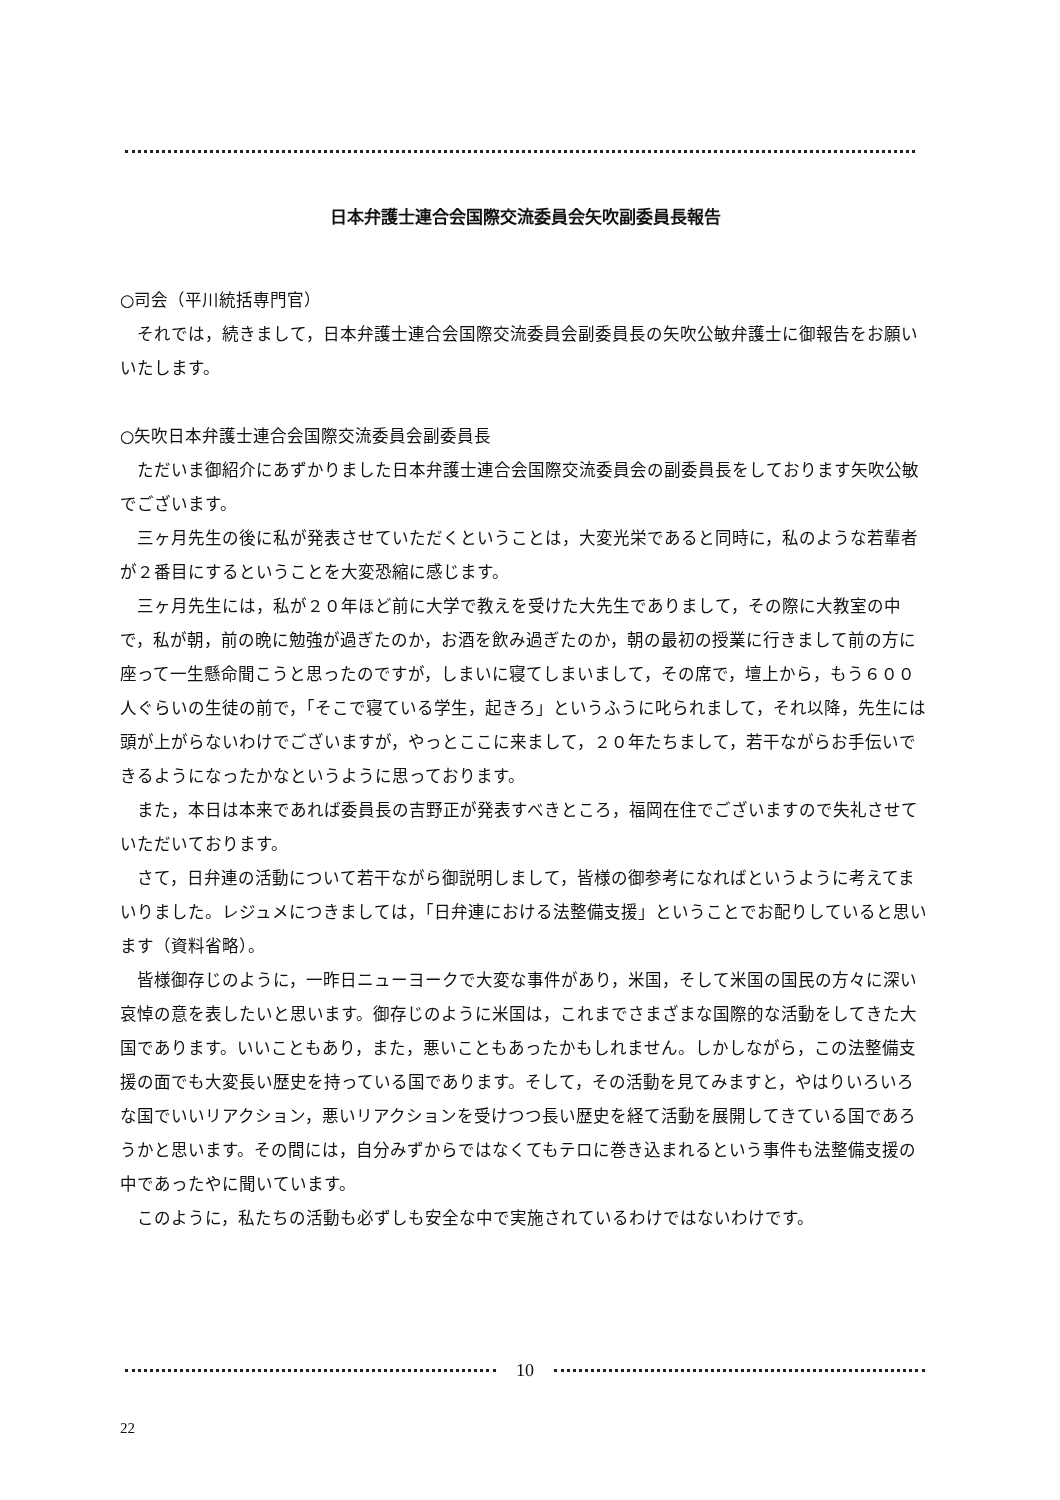日本弁護士連合会国際交流委員会矢吹副委員長報告
○司会（平川統括専門官）
それでは，続きまして，日本弁護士連合会国際交流委員会副委員長の矢吹公敏弁護士に御報告をお願いいたします。
○矢吹日本弁護士連合会国際交流委員会副委員長
ただいま御紹介にあずかりました日本弁護士連合会国際交流委員会の副委員長をしております矢吹公敏でございます。
三ヶ月先生の後に私が発表させていただくということは，大変光栄であると同時に，私のような若輩者が２番目にするということを大変恐縮に感じます。
三ヶ月先生には，私が２０年ほど前に大学で教えを受けた大先生でありまして，その際に大教室の中で，私が朝，前の晩に勉強が過ぎたのか，お酒を飲み過ぎたのか，朝の最初の授業に行きまして前の方に座って一生懸命聞こうと思ったのですが，しまいに寝てしまいまして，その席で，壇上から，もう６００人ぐらいの生徒の前で，「そこで寝ている学生，起きろ」というふうに叱られまして，それ以降，先生には頭が上がらないわけでございますが，やっとここに来まして，２０年たちまして，若干ながらお手伝いできるようになったかなというように思っております。
また，本日は本来であれば委員長の吉野正が発表すべきところ，福岡在住でございますので失礼させていただいております。
さて，日弁連の活動について若干ながら御説明しまして，皆様の御参考になればというように考えてまいりました。レジュメにつきましては，「日弁連における法整備支援」ということでお配りしていると思います（資料省略）。
皆様御存じのように，一昨日ニューヨークで大変な事件があり，米国，そして米国の国民の方々に深い哀悼の意を表したいと思います。御存じのように米国は，これまでさまざまな国際的な活動をしてきた大国であります。いいこともあり，また，悪いこともあったかもしれません。しかしながら，この法整備支援の面でも大変長い歴史を持っている国であります。そして，その活動を見てみますと，やはりいろいろな国でいいリアクション，悪いリアクションを受けつつ長い歴史を経て活動を展開してきている国であろうかと思います。その間には，自分みずからではなくてもテロに巻き込まれるという事件も法整備支援の中であったやに聞いています。
このように，私たちの活動も必ずしも安全な中で実施されているわけではないわけです。
10
22